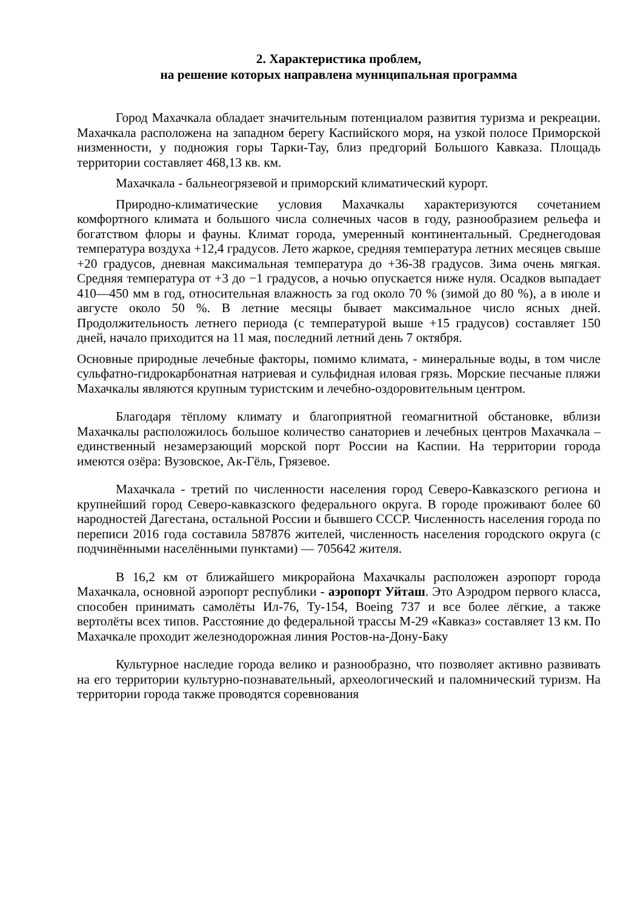2. Характеристика проблем,
на решение которых направлена муниципальная программа
Город Махачкала обладает значительным потенциалом развития туризма и рекреации. Махачкала расположена на западном берегу Каспийского моря, на узкой полосе Приморской низменности, у подножия горы Тарки-Тау, близ предгорий Большого Кавказа. Площадь территории составляет 468,13 кв. км.
Махачкала - бальнеогрязевой и приморский климатический курорт.
Природно-климатические условия Махачкалы характеризуются сочетанием комфортного климата и большого числа солнечных часов в году, разнообразием рельефа и богатством флоры и фауны. Климат города, умеренный континентальный. Среднегодовая температура воздуха +12,4 градусов. Лето жаркое, средняя температура летних месяцев свыше +20 градусов, дневная максимальная температура до +36-38 градусов. Зима очень мягкая. Средняя температура от +3 до −1 градусов, а ночью опускается ниже нуля. Осадков выпадает 410—450 мм в год, относительная влажность за год около 70 % (зимой до 80 %), а в июле и августе около 50 %. В летние месяцы бывает максимальное число ясных дней. Продолжительность летнего периода (с температурой выше +15 градусов) составляет 150 дней, начало приходится на 11 мая, последний летний день 7 октября.
Основные природные лечебные факторы, помимо климата, - минеральные воды, в том числе сульфатно-гидрокарбонатная натриевая и сульфидная иловая грязь. Морские песчаные пляжи Махачкалы являются крупным туристским и лечебно-оздоровительным центром.
Благодаря тёплому климату и благоприятной геомагнитной обстановке, вблизи Махачкалы расположилось большое количество санаториев и лечебных центров Махачкала – единственный незамерзающий морской порт России на Каспии. На территории города имеются озёра: Вузовское, Ак-Гёль, Грязевое.
Махачкала - третий по численности населения город Северо-Кавказского региона и крупнейший город Северо-кавказского федерального округа. В городе проживают более 60 народностей Дагестана, остальной России и бывшего СССР. Численность населения города по переписи 2016 года составила 587876 жителей, численность населения городского округа (с подчинёнными населёнными пунктами) — 705642 жителя.
В 16,2 км от ближайшего микрорайона Махачкалы расположен аэропорт города Махачкала, основной аэропорт республики - аэропорт Уйташ. Это Аэродром первого класса, способен принимать самолёты Ил-76, Ту-154, Boeing 737 и все более лёгкие, а также вертолёты всех типов. Расстояние до федеральной трассы М-29 «Кавказ» составляет 13 км. По Махачкале проходит железнодорожная линия Ростов-на-Дону-Баку
Культурное наследие города велико и разнообразно, что позволяет активно развивать на его территории культурно-познавательный, археологический и паломнический туризм. На территории города также проводятся соревнования